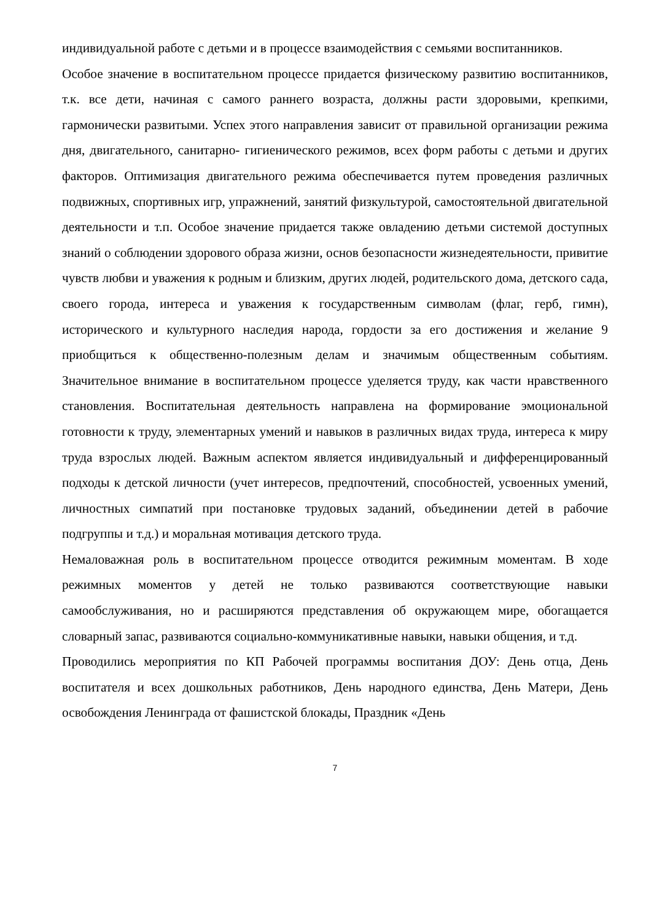индивидуальной работе с детьми и в процессе взаимодействия с семьями воспитанников.
Особое значение в воспитательном процессе придается физическому развитию воспитанников, т.к. все дети, начиная с самого раннего возраста, должны расти здоровыми, крепкими, гармонически развитыми. Успех этого направления зависит от правильной организации режима дня, двигательного, санитарно- гигиенического режимов, всех форм работы с детьми и других факторов. Оптимизация двигательного режима обеспечивается путем проведения различных подвижных, спортивных игр, упражнений, занятий физкультурой, самостоятельной двигательной деятельности и т.п. Особое значение придается также овладению детьми системой доступных знаний о соблюдении здорового образа жизни, основ безопасности жизнедеятельности, привитие чувств любви и уважения к родным и близким, других людей, родительского дома, детского сада, своего города, интереса и уважения к государственным символам (флаг, герб, гимн), исторического и культурного наследия народа, гордости за его достижения и желание 9 приобщиться к общественно-полезным делам и значимым общественным событиям. Значительное внимание в воспитательном процессе уделяется труду, как части нравственного становления. Воспитательная деятельность направлена на формирование эмоциональной готовности к труду, элементарных умений и навыков в различных видах труда, интереса к миру труда взрослых людей. Важным аспектом является индивидуальный и дифференцированный подходы к детской личности (учет интересов, предпочтений, способностей, усвоенных умений, личностных симпатий при постановке трудовых заданий, объединении детей в рабочие подгруппы и т.д.) и моральная мотивация детского труда.
Немаловажная роль в воспитательном процессе отводится режимным моментам. В ходе режимных моментов у детей не только развиваются соответствующие навыки самообслуживания, но и расширяются представления об окружающем мире, обогащается словарный запас, развиваются социально-коммуникативные навыки, навыки общения, и т.д.
Проводились мероприятия по КП Рабочей программы воспитания ДОУ: День отца, День воспитателя и всех дошкольных работников, День народного единства, День Матери, День освобождения Ленинграда от фашистской блокады, Праздник «День
7